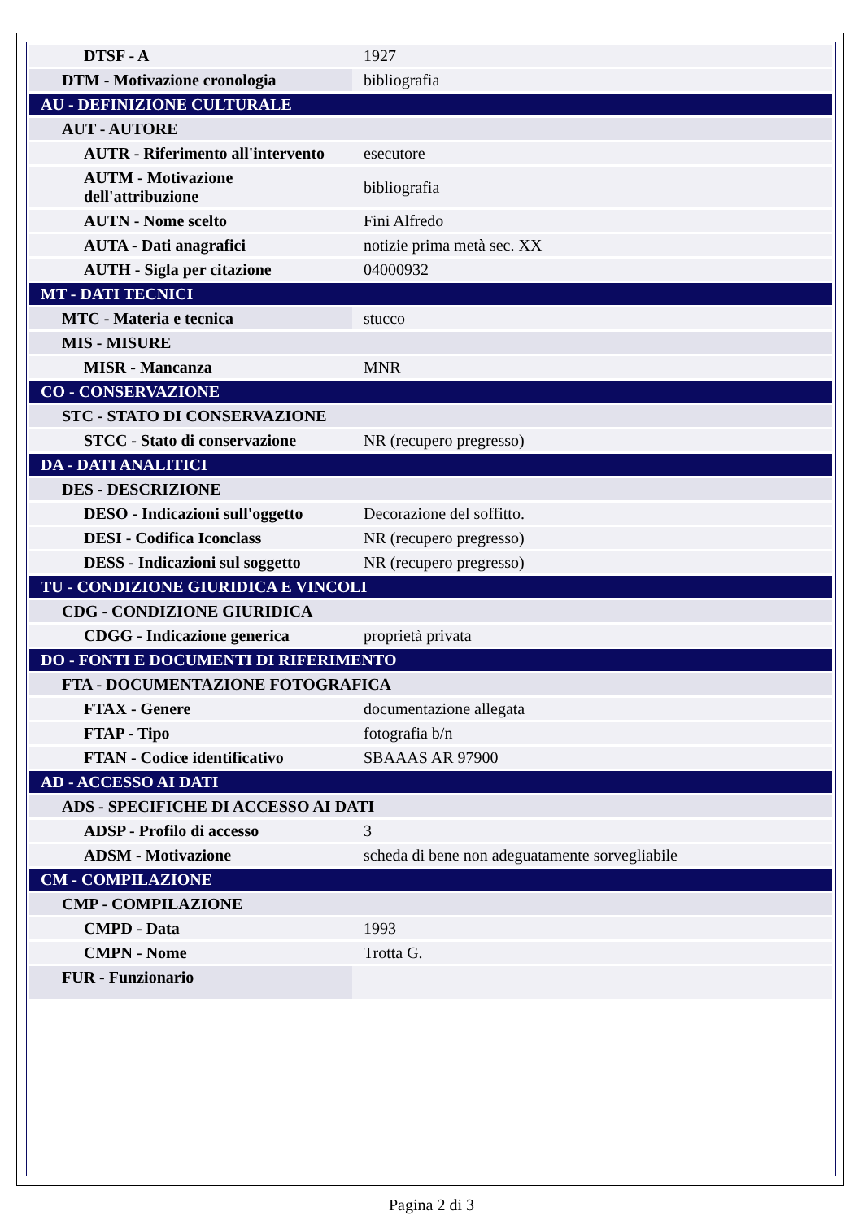| DTSF - A | 1927 |
| DTM - Motivazione cronologia | bibliografia |
| AU - DEFINIZIONE CULTURALE | |
| AUT - AUTORE | |
| AUTR - Riferimento all'intervento | esecutore |
| AUTM - Motivazione dell'attribuzione | bibliografia |
| AUTN - Nome scelto | Fini Alfredo |
| AUTA - Dati anagrafici | notizie prima metà sec. XX |
| AUTH - Sigla per citazione | 04000932 |
| MT - DATI TECNICI | |
| MTC - Materia e tecnica | stucco |
| MIS - MISURE | |
| MISR - Mancanza | MNR |
| CO - CONSERVAZIONE | |
| STC - STATO DI CONSERVAZIONE | |
| STCC - Stato di conservazione | NR (recupero pregresso) |
| DA - DATI ANALITICI | |
| DES - DESCRIZIONE | |
| DESO - Indicazioni sull'oggetto | Decorazione del soffitto. |
| DESI - Codifica Iconclass | NR (recupero pregresso) |
| DESS - Indicazioni sul soggetto | NR (recupero pregresso) |
| TU - CONDIZIONE GIURIDICA E VINCOLI | |
| CDG - CONDIZIONE GIURIDICA | |
| CDGG - Indicazione generica | proprietà privata |
| DO - FONTI E DOCUMENTI DI RIFERIMENTO | |
| FTA - DOCUMENTAZIONE FOTOGRAFICA | |
| FTAX - Genere | documentazione allegata |
| FTAP - Tipo | fotografia b/n |
| FTAN - Codice identificativo | SBAAAS AR 97900 |
| AD - ACCESSO AI DATI | |
| ADS - SPECIFICHE DI ACCESSO AI DATI | |
| ADSP - Profilo di accesso | 3 |
| ADSM - Motivazione | scheda di bene non adeguatamente sorvegliabile |
| CM - COMPILAZIONE | |
| CMP - COMPILAZIONE | |
| CMPD - Data | 1993 |
| CMPN - Nome | Trotta G. |
| FUR - Funzionario | |
Pagina 2 di 3